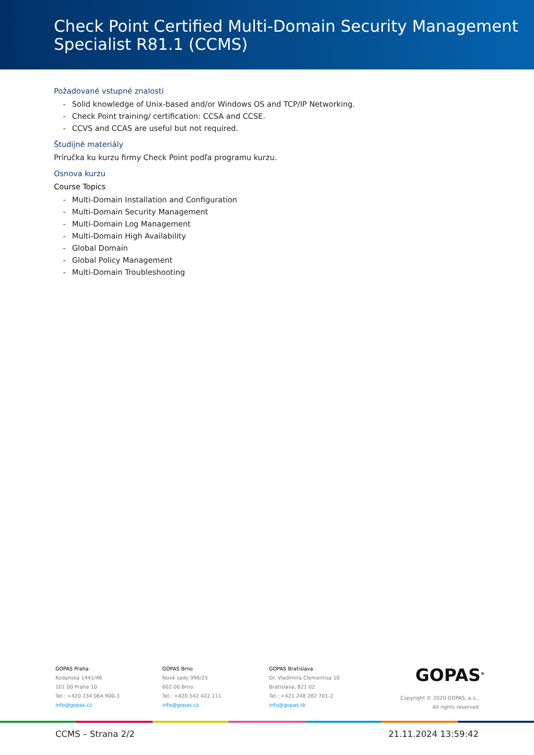Check Point Certified Multi-Domain Security Management Specialist R81.1 (CCMS)
Požadované vstupné znalosti
- Solid knowledge of Unix-based and/or Windows OS and TCP/IP Networking.
- Check Point training/ certification: CCSA and CCSE.
- CCVS and CCAS are useful but not required.
Študijné materiály
Príručka ku kurzu firmy Check Point podľa programu kurzu.
Osnova kurzu
Course Topics
- Multi-Domain Installation and Configuration
- Multi-Domain Security Management
- Multi-Domain Log Management
- Multi-Domain High Availability
- Global Domain
- Global Policy Management
- Multi-Domain Troubleshooting
GOPAS Praha
Kodaňská 1441/46
101 00 Praha 10
Tel.: +420 234 064 900-3
info@gopas.cz
GOPAS Brno
Nové sady 996/25
602 00 Brno
Tel.: +420 542 422 111
info@gopas.cz
GOPAS Bratislava
Dr. Vladimíra Clementisa 10
Bratislava, 821 02
Tel.: +421 248 282 701-2
info@gopas.sk
GOPAS<sup>®</sup>
Copyright © 2020 GOPAS, a.s.,
All rights reserved
CCMS – Strana 2/2 21.11.2024 13:59:42